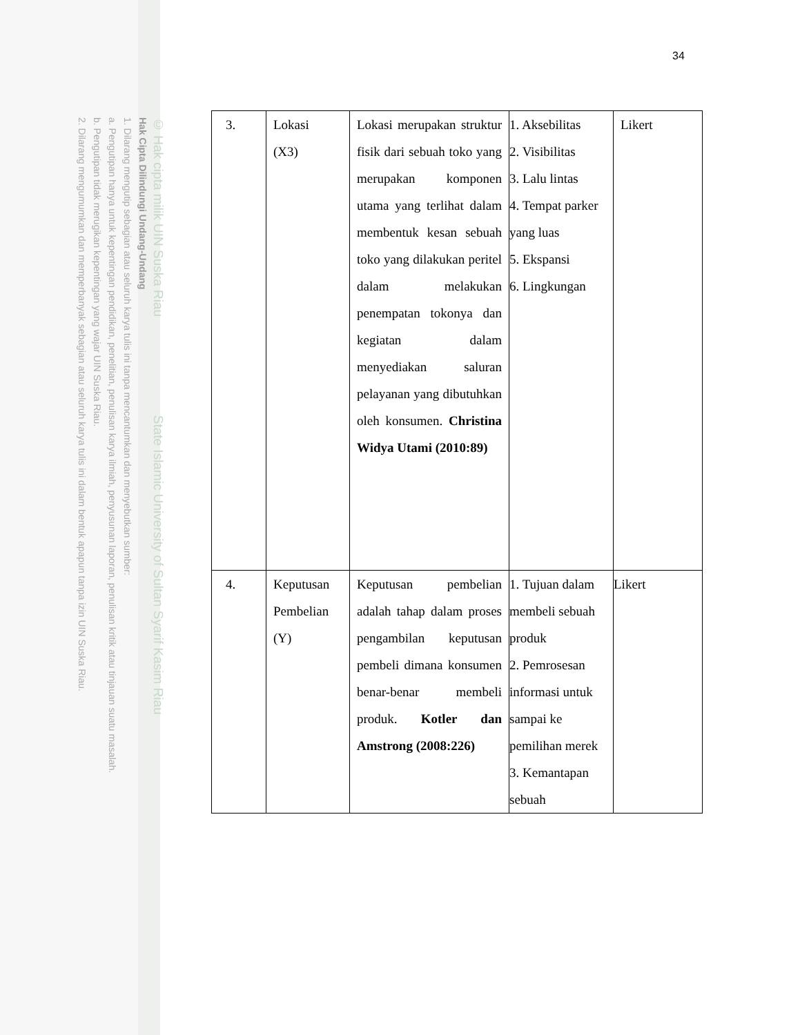© Hak cipta milik UIN Suska Riau State Islamic University of Sultan Syarif Kasim Riau
Hak Cipta Dilindungi Undang-Undang
1. Dilarang mengutip sebagian atau seluruh karya tulis ini tanpa mencantumkan dan menyebutkan sumber:
a. Pengutipan hanya untuk kepentingan pendidikan, penelitian, penulisan karya ilmiah, penyusunan laporan, penulisan kritik atau tinjauan suatu masalah.
b. Pengutipan tidak merugikan kepentingan yang wajar UIN Suska Riau.
2. Dilarang mengumumkan dan memperbanyak sebagian atau seluruh karya tulis ini dalam bentuk apapun tanpa izin UIN Suska Riau.
34
| 3. | Lokasi (X3) | Lokasi merupakan struktur fisik dari sebuah toko yang merupakan komponen utama yang terlihat dalam membentuk kesan sebuah toko yang dilakukan peritel dalam melakukan penempatan tokonya dan kegiatan dalam menyediakan saluran pelayanan yang dibutuhkan oleh konsumen. Christina Widya Utami (2010:89) | 1. Aksebilitas 2. Visibilitas 3. Lalu lintas 4. Tempat parker yang luas 5. Ekspansi 6. Lingkungan | Likert |
| 4. | Keputusan Pembelian (Y) | Keputusan pembelian adalah tahap dalam proses pengambilan keputusan pembeli dimana konsumen benar-benar membeli produk. Kotler dan Amstrong (2008:226) | 1. Tujuan dalam membeli sebuah produk 2. Pemrosesan informasi untuk sampai ke pemilihan merek 3. Kemantapan sebuah | Likert |